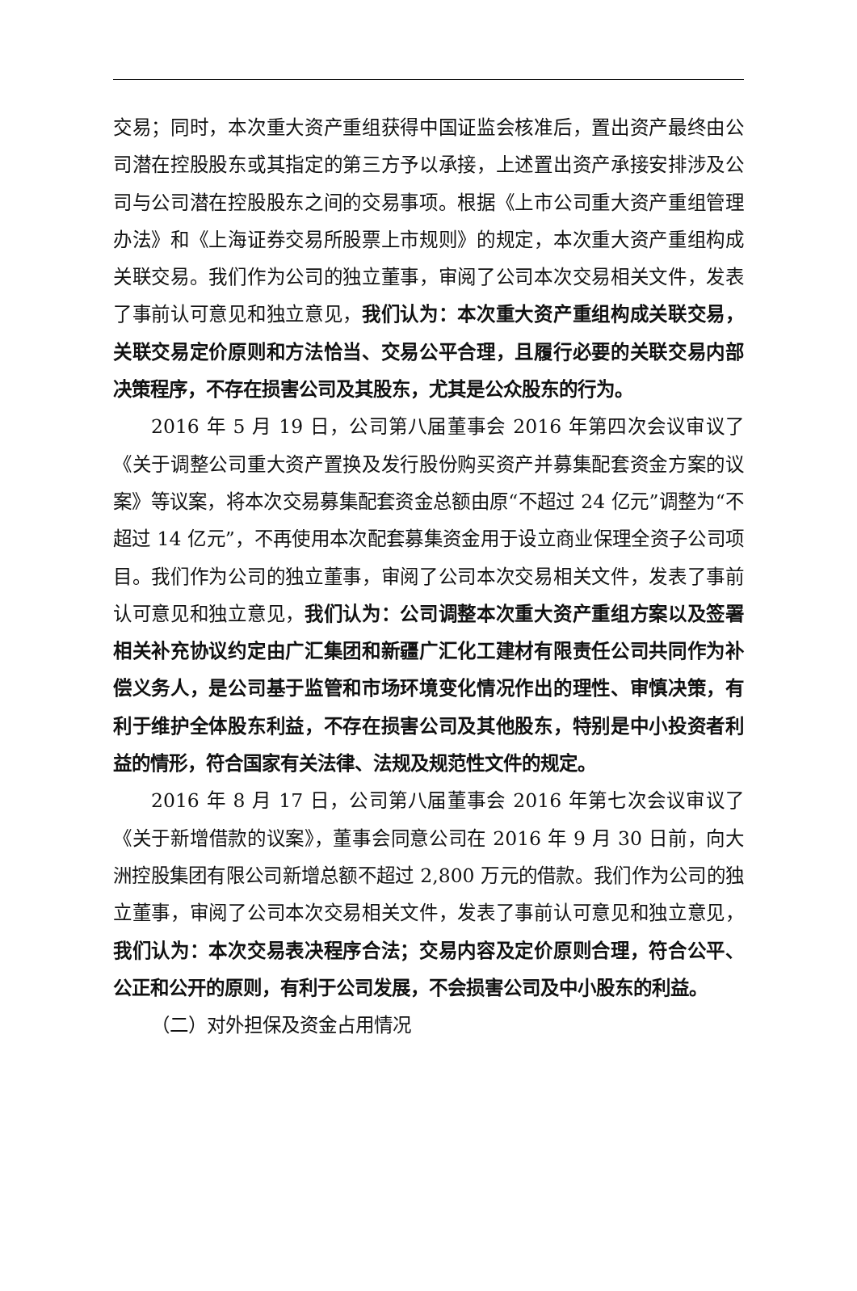交易；同时，本次重大资产重组获得中国证监会核准后，置出资产最终由公司潜在控股股东或其指定的第三方予以承接，上述置出资产承接安排涉及公司与公司潜在控股股东之间的交易事项。根据《上市公司重大资产重组管理办法》和《上海证券交易所股票上市规则》的规定，本次重大资产重组构成关联交易。我们作为公司的独立董事，审阅了公司本次交易相关文件，发表了事前认可意见和独立意见，我们认为：本次重大资产重组构成关联交易，关联交易定价原则和方法恰当、交易公平合理，且履行必要的关联交易内部决策程序，不存在损害公司及其股东，尤其是公众股东的行为。
2016 年 5 月 19 日，公司第八届董事会 2016 年第四次会议审议了《关于调整公司重大资产置换及发行股份购买资产并募集配套资金方案的议案》等议案，将本次交易募集配套资金总额由原“不超过 24 亿元”调整为“不超过 14 亿元”，不再使用本次配套募集资金用于设立商业保理全资子公司项目。我们作为公司的独立董事，审阅了公司本次交易相关文件，发表了事前认可意见和独立意见，我们认为：公司调整本次重大资产重组方案以及签署相关补充协议约定由广汇集团和新疆广汇化工建材有限责任公司共同作为补偿义务人，是公司基于监管和市场环境变化情况作出的理性、审慎决策，有利于维护全体股东利益，不存在损害公司及其他股东，特别是中小投资者利益的情形，符合国家有关法律、法规及规范性文件的规定。
2016 年 8 月 17 日，公司第八届董事会 2016 年第七次会议审议了《关于新增借款的议案》，董事会同意公司在 2016 年 9 月 30 日前，向大洲控股集团有限公司新增总额不超过 2,800 万元的借款。我们作为公司的独立董事，审阅了公司本次交易相关文件，发表了事前认可意见和独立意见，我们认为：本次交易表决程序合法；交易内容及定价原则合理，符合公平、公正和公开的原则，有利于公司发展，不会损害公司及中小股东的利益。
（二）对外担保及资金占用情况